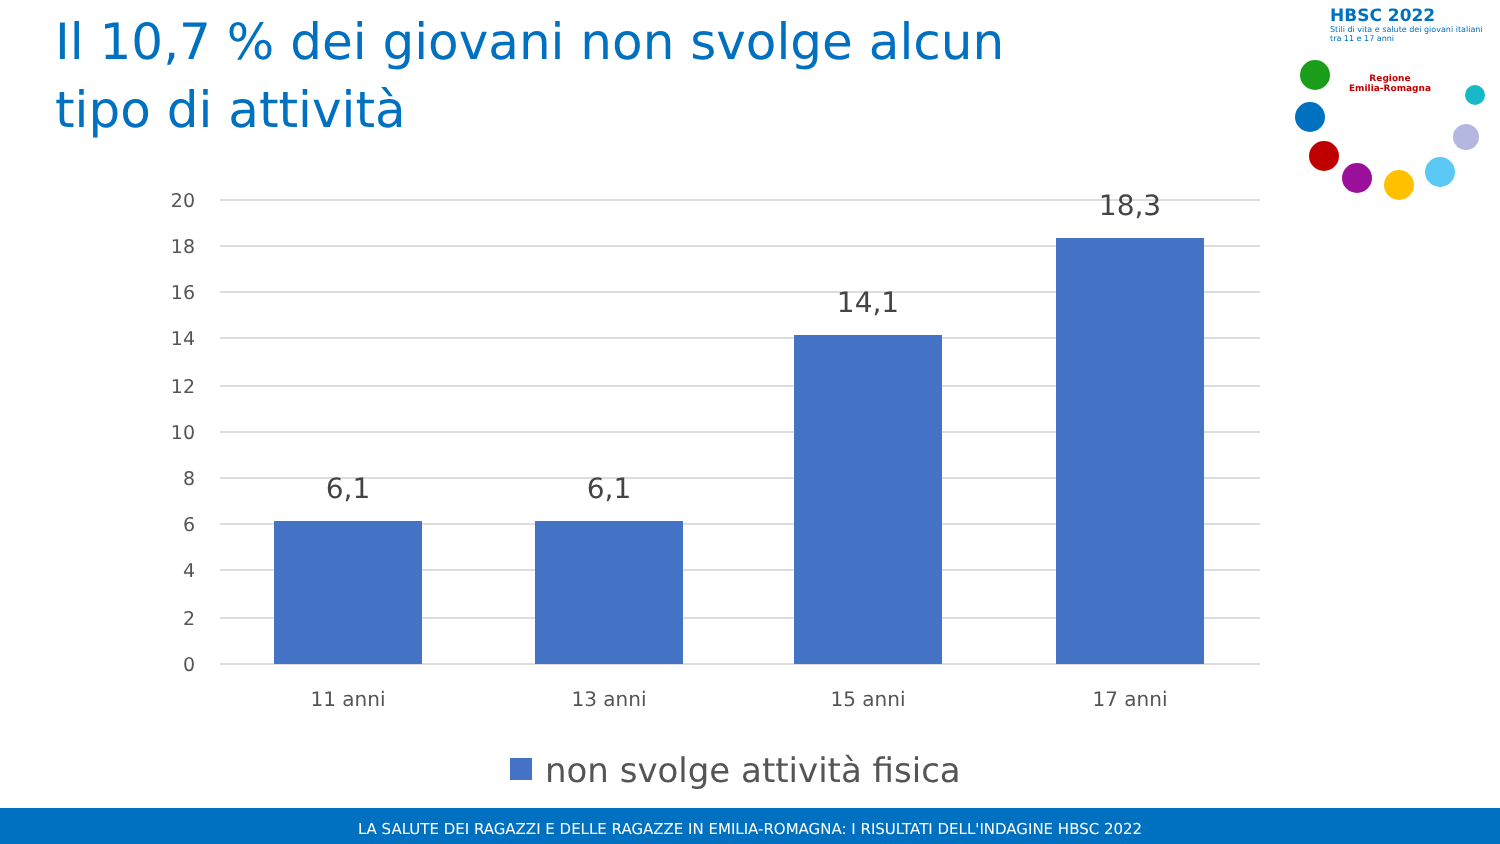Il 10,7 % dei giovani non svolge alcun tipo di attività
HBSC 2022
Stili di vita e salute dei giovani italiani tra 11 e 17 anni
Regione
Emilia-Romagna
20
18
16
14
12
10
8
6
4
2
0
6,1
6,1
14,1
18,3
11 anni
13 anni
15 anni
17 anni
non svolge attività fisica
LA SALUTE DEI RAGAZZI E DELLE RAGAZZE IN EMILIA-ROMAGNA: I RISULTATI DELL'INDAGINE HBSC 2022